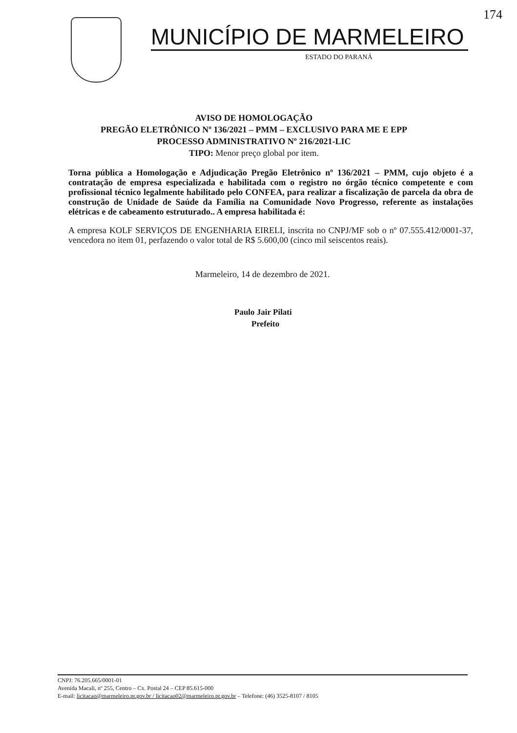174
MUNICÍPIO DE MARMELEIRO
ESTADO DO PARANÁ
AVISO DE HOMOLOGAÇÃO
PREGÃO ELETRÔNICO Nº 136/2021 – PMM – EXCLUSIVO PARA ME E EPP
PROCESSO ADMINISTRATIVO Nº 216/2021-LIC
TIPO: Menor preço global por item.
Torna pública a Homologação e Adjudicação Pregão Eletrônico nº 136/2021 – PMM, cujo objeto é a contratação de empresa especializada e habilitada com o registro no órgão técnico competente e com profissional técnico legalmente habilitado pelo CONFEA, para realizar a fiscalização de parcela da obra de construção de Unidade de Saúde da Família na Comunidade Novo Progresso, referente as instalações elétricas e de cabeamento estruturado.. A empresa habilitada é:
A empresa KOLF SERVIÇOS DE ENGENHARIA EIRELI, inscrita no CNPJ/MF sob o nº 07.555.412/0001-37, vencedora no item 01, perfazendo o valor total de R$ 5.600,00 (cinco mil seiscentos reais).
Marmeleiro, 14 de dezembro de 2021.
Paulo Jair Pilati
Prefeito
CNPJ: 76.205.665/0001-01
Avenida Macali, nº 255, Centro – Cx. Postal 24 – CEP 85.615-000
E-mail: licitacao@marmeleiro.pr.gov.br / licitacao02@marmeleiro.pr.gov.br – Telefone: (46) 3525-8107 / 8105